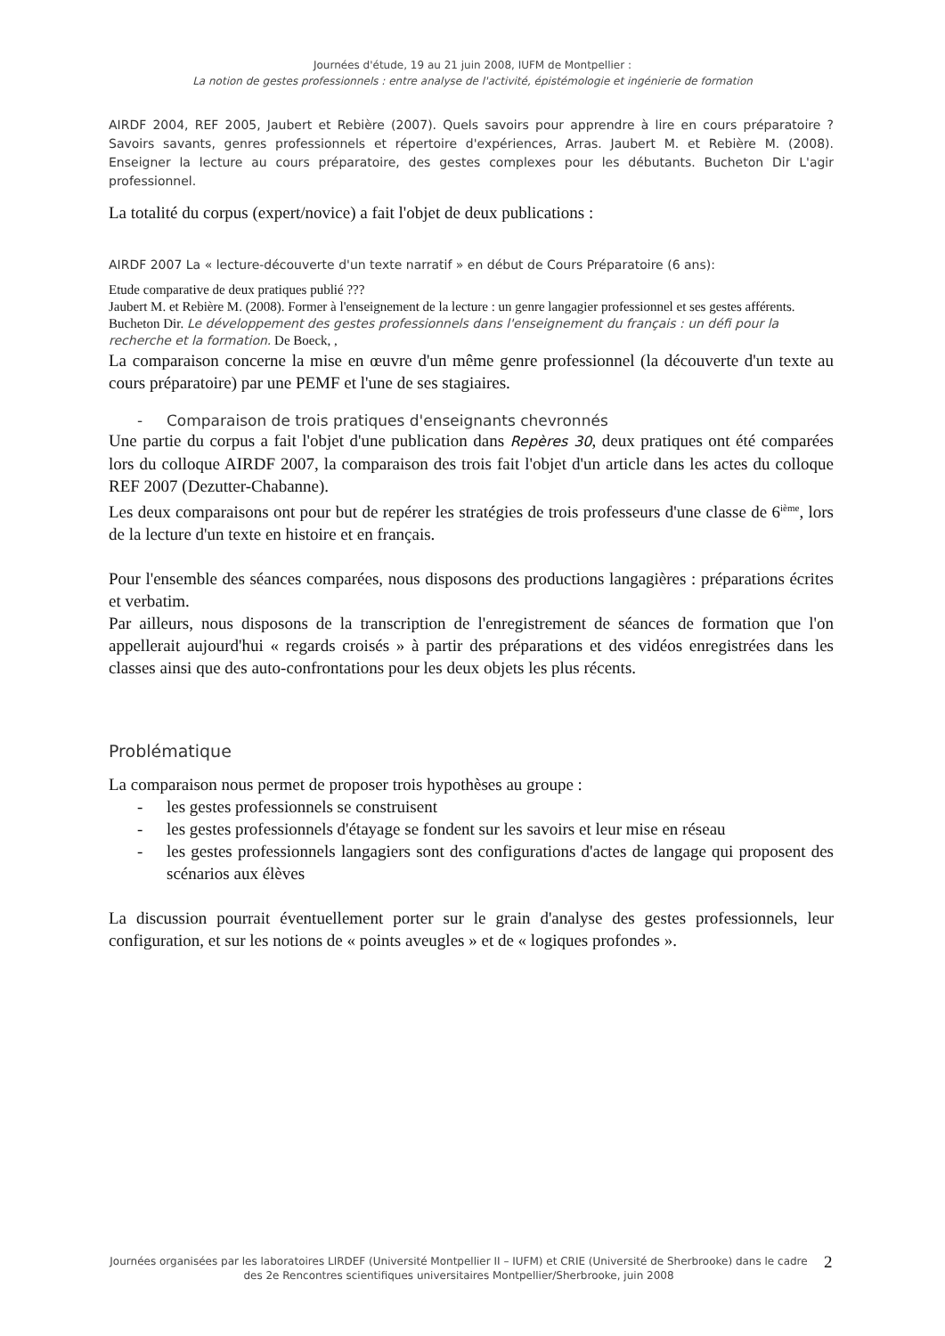Journées d'étude, 19 au 21 juin 2008, IUFM de Montpellier :
La notion de gestes professionnels : entre analyse de l'activité, épistémologie et ingénierie de formation
AIRDF 2004, REF 2005, Jaubert et Rebière (2007). Quels savoirs pour apprendre à lire en cours préparatoire ? Savoirs savants, genres professionnels et répertoire d'expériences, Arras. Jaubert M. et Rebière M. (2008). Enseigner la lecture au cours préparatoire, des gestes complexes pour les débutants. Bucheton Dir L'agir professionnel.
La totalité du corpus (expert/novice) a fait l'objet de deux publications :
AIRDF 2007 La « lecture-découverte d'un texte narratif » en début de Cours Préparatoire (6 ans):
Etude comparative de deux pratiques publié ???
Jaubert M. et Rebière M. (2008). Former à l'enseignement de la lecture : un genre langagier professionnel et ses gestes afférents. Bucheton Dir. Le développement des gestes professionnels dans l'enseignement du français : un défi pour la recherche et la formation. De Boeck, ,
La comparaison concerne la mise en œuvre d'un même genre professionnel (la découverte d'un texte au cours préparatoire) par une PEMF et l'une de ses stagiaires.
- Comparaison de trois pratiques d'enseignants chevronnés
Une partie du corpus a fait l'objet d'une publication dans Repères 30, deux pratiques ont été comparées lors du colloque AIRDF 2007, la comparaison des trois fait l'objet d'un article dans les actes du colloque REF 2007 (Dezutter-Chabanne).
Les deux comparaisons ont pour but de repérer les stratégies de trois professeurs d'une classe de 6<sup>ième</sup>, lors de la lecture d'un texte en histoire et en français.
Pour l'ensemble des séances comparées, nous disposons des productions langagières : préparations écrites et verbatim.
Par ailleurs, nous disposons de la transcription de l'enregistrement de séances de formation que l'on appellerait aujourd'hui « regards croisés » à partir des préparations et des vidéos enregistrées dans les classes ainsi que des auto-confrontations pour les deux objets les plus récents.
Problématique
La comparaison nous permet de proposer trois hypothèses au groupe :
- les gestes professionnels se construisent
- les gestes professionnels d'étayage se fondent sur les savoirs et leur mise en réseau
- les gestes professionnels langagiers sont des configurations d'actes de langage qui proposent des scénarios aux élèves
La discussion pourrait éventuellement porter sur le grain d'analyse des gestes professionnels, leur configuration, et sur les notions de « points aveugles » et de « logiques profondes ».
Journées organisées par les laboratoires LIRDEF (Université Montpellier II – IUFM) et CRIE (Université de Sherbrooke) dans le cadre des 2e Rencontres scientifiques universitaires Montpellier/Sherbrooke, juin 2008
2